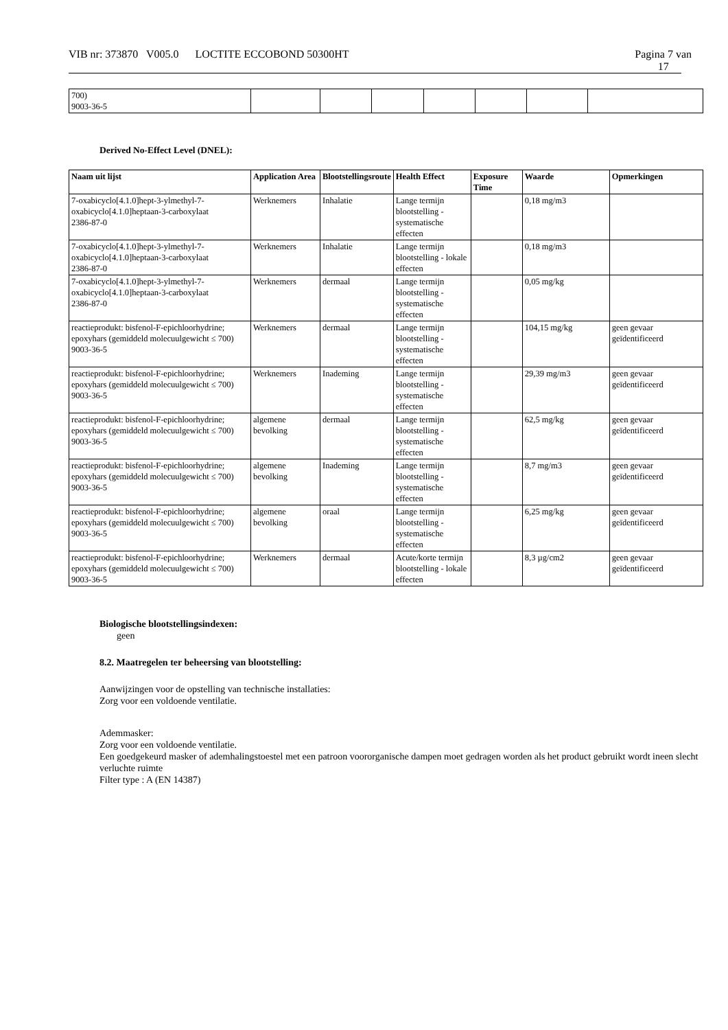VIB nr: 373870 V005.0 LOCTITE ECCOBOND 50300HT Pagina 7 van
17
| 700) 9003-36-5 | | | | | | | |
Derived No-Effect Level (DNEL):
| Naam uit lijst | Application Area | Blootstellingsroute | Health Effect | Exposure Time | Waarde | Opmerkingen |
| --- | --- | --- | --- | --- | --- | --- |
| 7-oxabicyclo[4.1.0]hept-3-ylmethyl-7-oxabicyclo[4.1.0]heptaan-3-carboxylaat 2386-87-0 | Werknemers | Inhalatie | Lange termijn blootstelling - systematische effecten | | 0,18 mg/m3 | |
| 7-oxabicyclo[4.1.0]hept-3-ylmethyl-7-oxabicyclo[4.1.0]heptaan-3-carboxylaat 2386-87-0 | Werknemers | Inhalatie | Lange termijn blootstelling - lokale effecten | | 0,18 mg/m3 | |
| 7-oxabicyclo[4.1.0]hept-3-ylmethyl-7-oxabicyclo[4.1.0]heptaan-3-carboxylaat 2386-87-0 | Werknemers | dermaal | Lange termijn blootstelling - systematische effecten | | 0,05 mg/kg | |
| reactieprodukt: bisfenol-F-epichloorhydrine; epoxyhars (gemiddeld molecuulgewicht ≤ 700) 9003-36-5 | Werknemers | dermaal | Lange termijn blootstelling - systematische effecten | | 104,15 mg/kg | geen gevaar geïdentificeerd |
| reactieprodukt: bisfenol-F-epichloorhydrine; epoxyhars (gemiddeld molecuulgewicht ≤ 700) 9003-36-5 | Werknemers | Inademing | Lange termijn blootstelling - systematische effecten | | 29,39 mg/m3 | geen gevaar geïdentificeerd |
| reactieprodukt: bisfenol-F-epichloorhydrine; epoxyhars (gemiddeld molecuulgewicht ≤ 700) 9003-36-5 | algemene bevolking | dermaal | Lange termijn blootstelling - systematische effecten | | 62,5 mg/kg | geen gevaar geïdentificeerd |
| reactieprodukt: bisfenol-F-epichloorhydrine; epoxyhars (gemiddeld molecuulgewicht ≤ 700) 9003-36-5 | algemene bevolking | Inademing | Lange termijn blootstelling - systematische effecten | | 8,7 mg/m3 | geen gevaar geïdentificeerd |
| reactieprodukt: bisfenol-F-epichloorhydrine; epoxyhars (gemiddeld molecuulgewicht ≤ 700) 9003-36-5 | algemene bevolking | oraal | Lange termijn blootstelling - systematische effecten | | 6,25 mg/kg | geen gevaar geïdentificeerd |
| reactieprodukt: bisfenol-F-epichloorhydrine; epoxyhars (gemiddeld molecuulgewicht ≤ 700) 9003-36-5 | Werknemers | dermaal | Acute/korte termijn blootstelling - lokale effecten | | 8,3 µg/cm2 | geen gevaar geïdentificeerd |
Biologische blootstellingsindexen:
geen
8.2. Maatregelen ter beheersing van blootstelling:
Aanwijzingen voor de opstelling van technische installaties:
Zorg voor een voldoende ventilatie.
Ademmasker:
Zorg voor een voldoende ventilatie.
Een goedgekeurd masker of ademhalingstoestel met een patroon voororganische dampen moet gedragen worden als het product gebruikt wordt ineen slecht verluchte ruimte
Filter type : A (EN 14387)